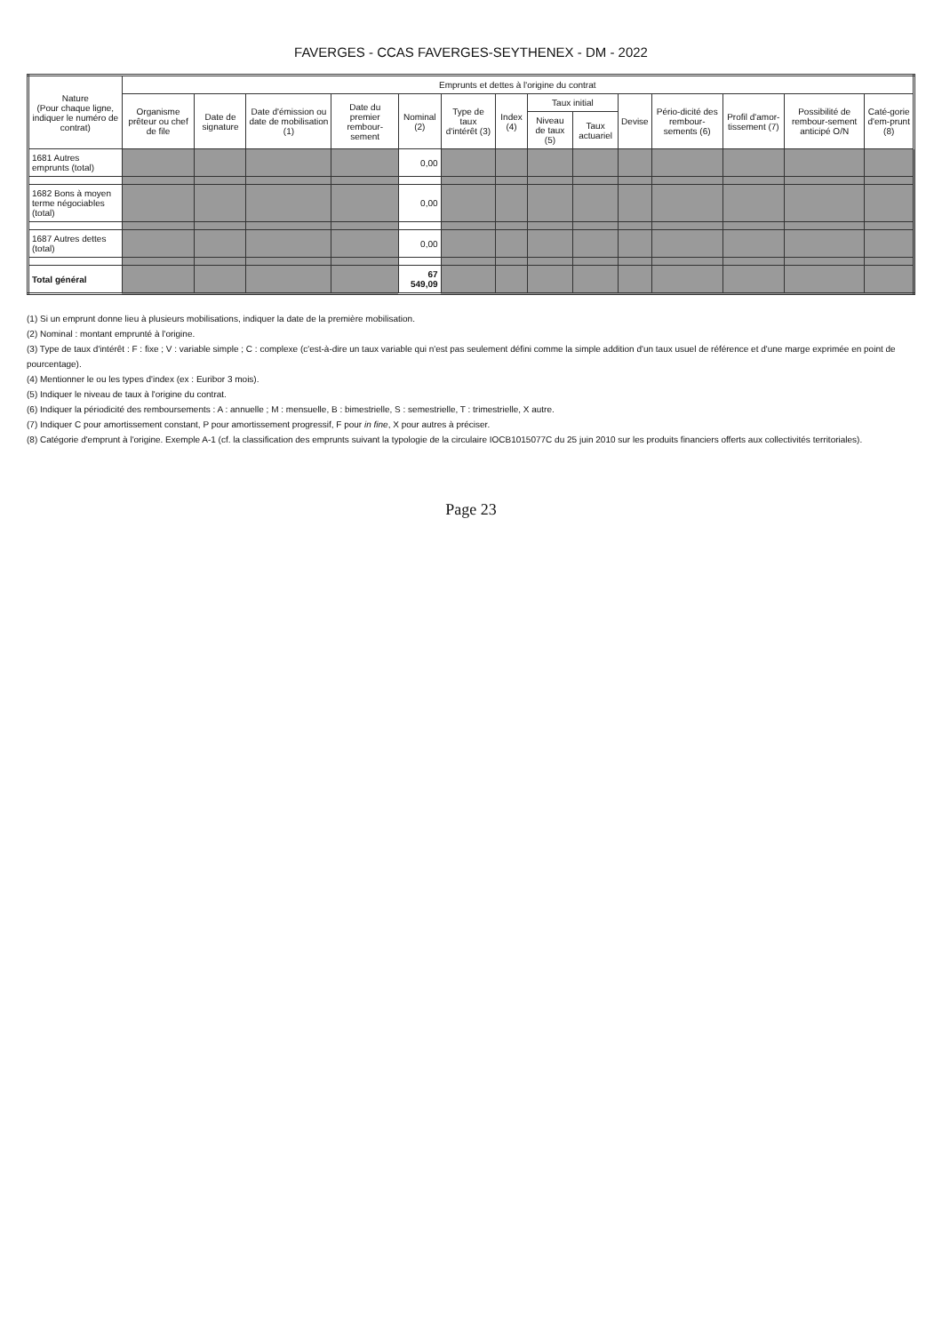FAVERGES - CCAS FAVERGES-SEYTHENEX - DM - 2022
| Nature (Pour chaque ligne, indiquer le numéro de contrat) | Emprunts et dettes à l'origine du contrat | | | | | | | | | | | | | |
| --- | --- | --- | --- | --- | --- | --- | --- | --- | --- | --- | --- | --- | --- | --- |
| | Organisme prêteur ou chef de file | Date de signature | Date d'émission ou date de mobilisation (1) | Date du premier rembour-sement | Nominal (2) | Type de taux d'intérêt (3) | Index (4) | Taux initial | | Devise | Pério-dicité des rembour-sements (6) | Profil d'amor-tissement (7) | Possibilité de rembour-sement anticipé O/N | Caté-gorie d'em-prunt (8) |
| | | | | | | | | Niveau de taux (5) | Taux actuariel | | | | | |
| 1681 Autres emprunts (total) | | | | | 0,00 | | | | | | | | | |
| 1682 Bons à moyen terme négociables (total) | | | | | 0,00 | | | | | | | | | |
| 1687 Autres dettes (total) | | | | | 0,00 | | | | | | | | | |
| Total général | | | | | 67 549,09 | | | | | | | | | |
(1) Si un emprunt donne lieu à plusieurs mobilisations, indiquer la date de la première mobilisation.
(2) Nominal : montant emprunté à l'origine.
(3) Type de taux d'intérêt : F : fixe ; V : variable simple ; C : complexe (c'est-à-dire un taux variable qui n'est pas seulement défini comme la simple addition d'un taux usuel de référence et d'une marge exprimée en point de pourcentage).
(4) Mentionner le ou les types d'index (ex : Euribor 3 mois).
(5) Indiquer le niveau de taux à l'origine du contrat.
(6) Indiquer la périodicité des remboursements : A : annuelle ; M : mensuelle, B : bimestrielle, S : semestrielle, T : trimestrielle, X autre.
(7) Indiquer C pour amortissement constant, P pour amortissement progressif, F pour in fine, X pour autres à préciser.
(8) Catégorie d'emprunt à l'origine. Exemple A-1 (cf. la classification des emprunts suivant la typologie de la circulaire IOCB1015077C du 25 juin 2010 sur les produits financiers offerts aux collectivités territoriales).
Page 23